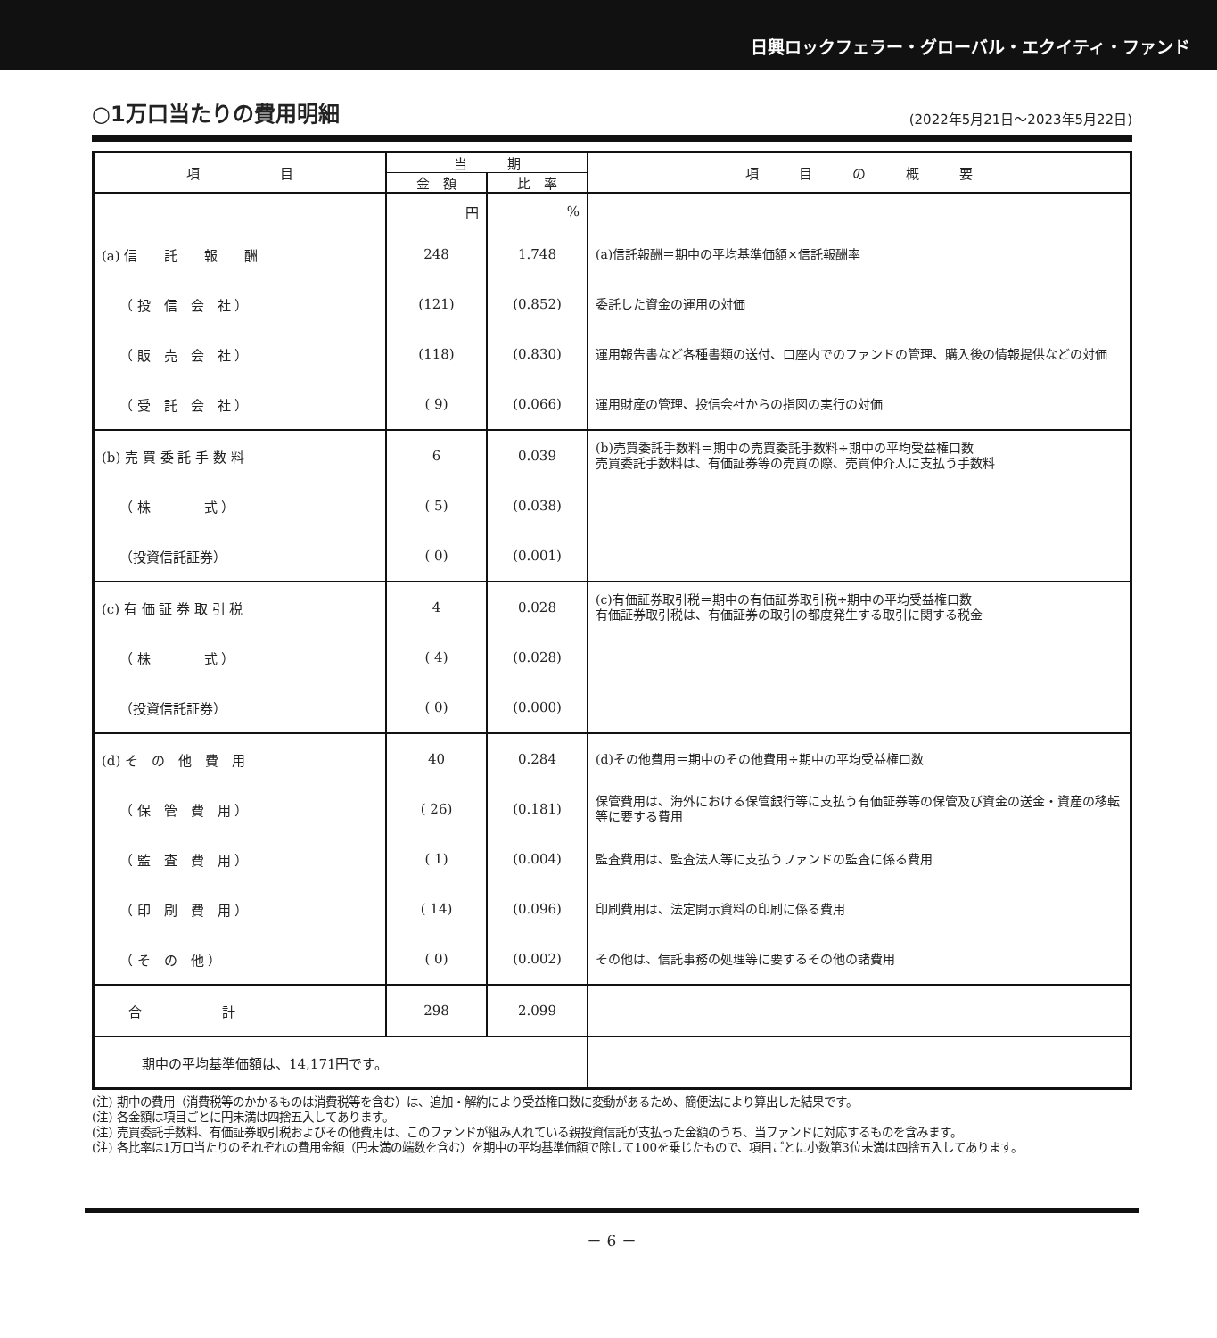日興ロックフェラー・グローバル・エクイティ・ファンド
○1万口当たりの費用明細
(2022年5月21日～2023年5月22日)
| 項 目 | 当 期 | | 項 目 の 概 要 |
| --- | --- | --- | --- |
| | 金 額 | 比 率 | |
| | 円 | % | |
| (a) 信 託 報 酬 | 248 | 1.748 | (a)信託報酬＝期中の平均基準価額×信託報酬率 |
| （ 投 信 会 社 ） | (121) | (0.852) | 委託した資金の運用の対価 |
| （ 販 売 会 社 ） | (118) | (0.830) | 運用報告書など各種書類の送付、口座内でのファンドの管理、購入後の情報提供などの対価 |
| （ 受 託 会 社 ） | ( 9) | (0.066) | 運用財産の管理、投信会社からの指図の実行の対価 |
| (b) 売 買 委 託 手 数 料 | 6 | 0.039 | (b)売買委託手数料＝期中の売買委託手数料÷期中の平均受益権口数 売買委託手数料は、有価証券等の売買の際、売買仲介人に支払う手数料 |
| （ 株 式 ） | ( 5) | (0.038) | |
| （投資信託証券） | ( 0) | (0.001) | |
| (c) 有 価 証 券 取 引 税 | 4 | 0.028 | (c)有価証券取引税＝期中の有価証券取引税÷期中の平均受益権口数 有価証券取引税は、有価証券の取引の都度発生する取引に関する税金 |
| （ 株 式 ） | ( 4) | (0.028) | |
| （投資信託証券） | ( 0) | (0.000) | |
| (d) そ の 他 費 用 | 40 | 0.284 | (d)その他費用＝期中のその他費用÷期中の平均受益権口数 |
| （ 保 管 費 用 ） | ( 26) | (0.181) | 保管費用は、海外における保管銀行等に支払う有価証券等の保管及び資金の送金・資産の移転等に要する費用 |
| （ 監 査 費 用 ） | ( 1) | (0.004) | 監査費用は、監査法人等に支払うファンドの監査に係る費用 |
| （ 印 刷 費 用 ） | ( 14) | (0.096) | 印刷費用は、法定開示資料の印刷に係る費用 |
| （ そ の 他 ） | ( 0) | (0.002) | その他は、信託事務の処理等に要するその他の諸費用 |
| 合 計 | 298 | 2.099 | |
| 期中の平均基準価額は、14,171円です。 | | | |
(注) 期中の費用（消費税等のかかるものは消費税等を含む）は、追加・解約により受益権口数に変動があるため、簡便法により算出した結果です。
(注) 各金額は項目ごとに円未満は四捨五入してあります。
(注) 売買委託手数料、有価証券取引税およびその他費用は、このファンドが組み入れている親投資信託が支払った金額のうち、当ファンドに対応するものを含みます。
(注) 各比率は1万口当たりのそれぞれの費用金額（円未満の端数を含む）を期中の平均基準価額で除して100を乗じたもので、項目ごとに小数第3位未満は四捨五入してあります。
－ 6 －